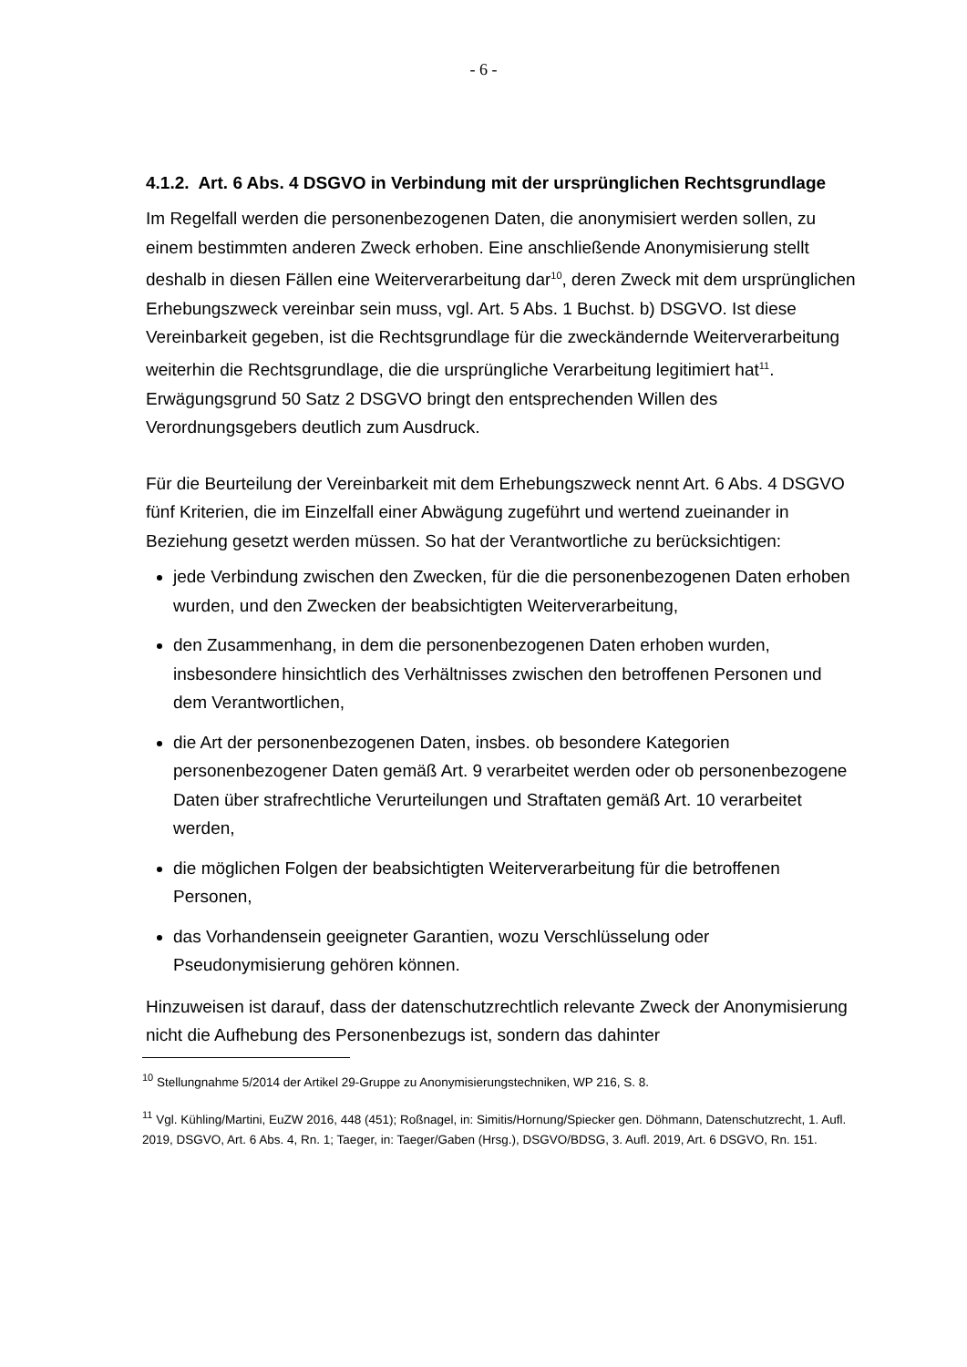- 6 -
4.1.2. Art. 6 Abs. 4 DSGVO in Verbindung mit der ursprünglichen Rechtsgrundlage
Im Regelfall werden die personenbezogenen Daten, die anonymisiert werden sollen, zu einem bestimmten anderen Zweck erhoben. Eine anschließende Anonymisierung stellt deshalb in diesen Fällen eine Weiterverarbeitung dar<sup>10</sup>, deren Zweck mit dem ursprünglichen Erhebungszweck vereinbar sein muss, vgl. Art. 5 Abs. 1 Buchst. b) DSGVO. Ist diese Vereinbarkeit gegeben, ist die Rechtsgrundlage für die zweckändernde Weiterverarbeitung weiterhin die Rechtsgrundlage, die die ursprüngliche Verarbeitung legitimiert hat<sup>11</sup>. Erwägungsgrund 50 Satz 2 DSGVO bringt den entsprechenden Willen des Verordnungsgebers deutlich zum Ausdruck.
Für die Beurteilung der Vereinbarkeit mit dem Erhebungszweck nennt Art. 6 Abs. 4 DSGVO fünf Kriterien, die im Einzelfall einer Abwägung zugeführt und wertend zueinander in Beziehung gesetzt werden müssen. So hat der Verantwortliche zu berücksichtigen:
jede Verbindung zwischen den Zwecken, für die die personenbezogenen Daten erhoben wurden, und den Zwecken der beabsichtigten Weiterverarbeitung,
den Zusammenhang, in dem die personenbezogenen Daten erhoben wurden, insbesondere hinsichtlich des Verhältnisses zwischen den betroffenen Personen und dem Verantwortlichen,
die Art der personenbezogenen Daten, insbes. ob besondere Kategorien personenbezogener Daten gemäß Art. 9 verarbeitet werden oder ob personenbezogene Daten über strafrechtliche Verurteilungen und Straftaten gemäß Art. 10 verarbeitet werden,
die möglichen Folgen der beabsichtigten Weiterverarbeitung für die betroffenen Personen,
das Vorhandensein geeigneter Garantien, wozu Verschlüsselung oder Pseudonymisierung gehören können.
Hinzuweisen ist darauf, dass der datenschutzrechtlich relevante Zweck der Anonymisierung nicht die Aufhebung des Personenbezugs ist, sondern das dahinter
<sup>10</sup> Stellungnahme 5/2014 der Artikel 29-Gruppe zu Anonymisierungstechniken, WP 216, S. 8.
<sup>11</sup> Vgl. Kühling/Martini, EuZW 2016, 448 (451); Roßnagel, in: Simitis/Hornung/Spiecker gen. Döhmann, Datenschutzrecht, 1. Aufl. 2019, DSGVO, Art. 6 Abs. 4, Rn. 1; Taeger, in: Taeger/Gaben (Hrsg.), DSGVO/BDSG, 3. Aufl. 2019, Art. 6 DSGVO, Rn. 151.